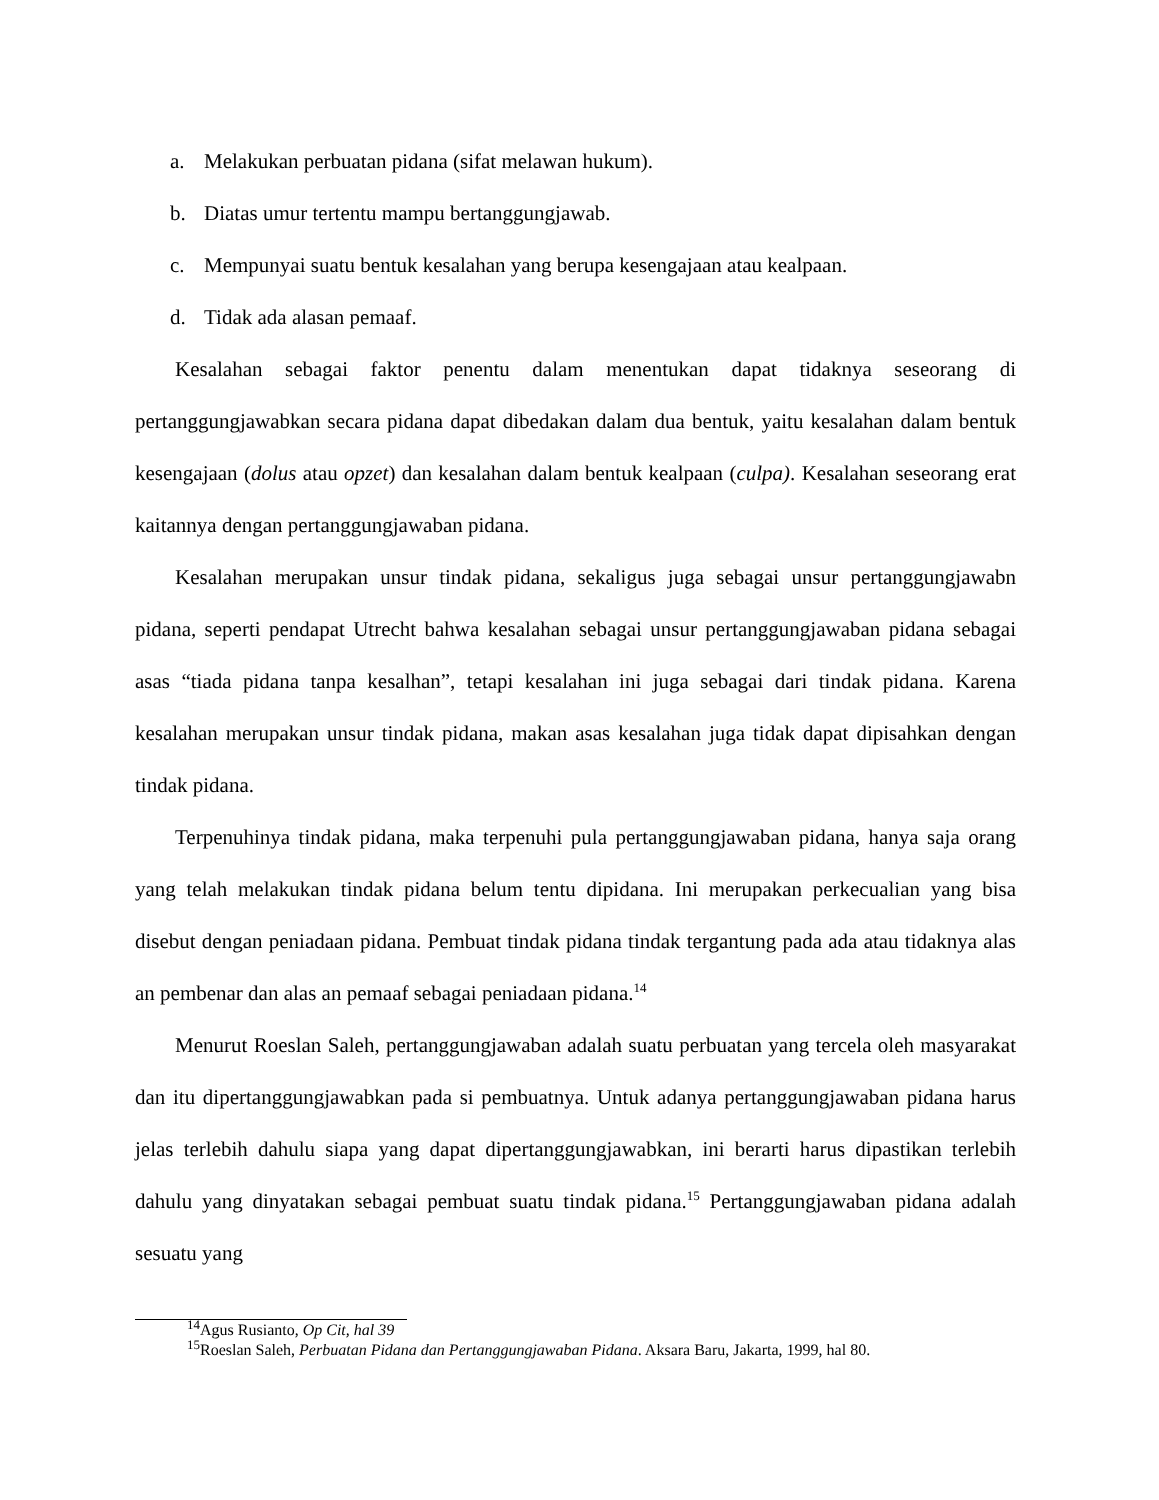a. Melakukan perbuatan pidana (sifat melawan hukum).
b. Diatas umur tertentu mampu bertanggungjawab.
c. Mempunyai suatu bentuk kesalahan yang berupa kesengajaan atau kealpaan.
d. Tidak ada alasan pemaaf.
Kesalahan sebagai faktor penentu dalam menentukan dapat tidaknya seseorang di pertanggungjawabkan secara pidana dapat dibedakan dalam dua bentuk, yaitu kesalahan dalam bentuk kesengajaan (dolus atau opzet) dan kesalahan dalam bentuk kealpaan (culpa). Kesalahan seseorang erat kaitannya dengan pertanggungjawaban pidana.
Kesalahan merupakan unsur tindak pidana, sekaligus juga sebagai unsur pertanggungjawabn pidana, seperti pendapat Utrecht bahwa kesalahan sebagai unsur pertanggungjawaban pidana sebagai asas “tiada pidana tanpa kesalhan”, tetapi kesalahan ini juga sebagai dari tindak pidana. Karena kesalahan merupakan unsur tindak pidana, makan asas kesalahan juga tidak dapat dipisahkan dengan tindak pidana.
Terpenuhinya tindak pidana, maka terpenuhi pula pertanggungjawaban pidana, hanya saja orang yang telah melakukan tindak pidana belum tentu dipidana. Ini merupakan perkecualian yang bisa disebut dengan peniadaan pidana. Pembuat tindak pidana tindak tergantung pada ada atau tidaknya alas an pembenar dan alas an pemaaf sebagai peniadaan pidana.<sup>14</sup>
Menurut Roeslan Saleh, pertanggungjawaban adalah suatu perbuatan yang tercela oleh masyarakat dan itu dipertanggungjawabkan pada si pembuatnya. Untuk adanya pertanggungjawaban pidana harus jelas terlebih dahulu siapa yang dapat dipertanggungjawabkan, ini berarti harus dipastikan terlebih dahulu yang dinyatakan sebagai pembuat suatu tindak pidana.<sup>15</sup> Pertanggungjawaban pidana adalah sesuatu yang
<sup>14</sup> Agus Rusianto, Op Cit, hal 39
<sup>15</sup> Roeslan Saleh, Perbuatan Pidana dan Pertanggungjawaban Pidana. Aksara Baru, Jakarta, 1999, hal 80.